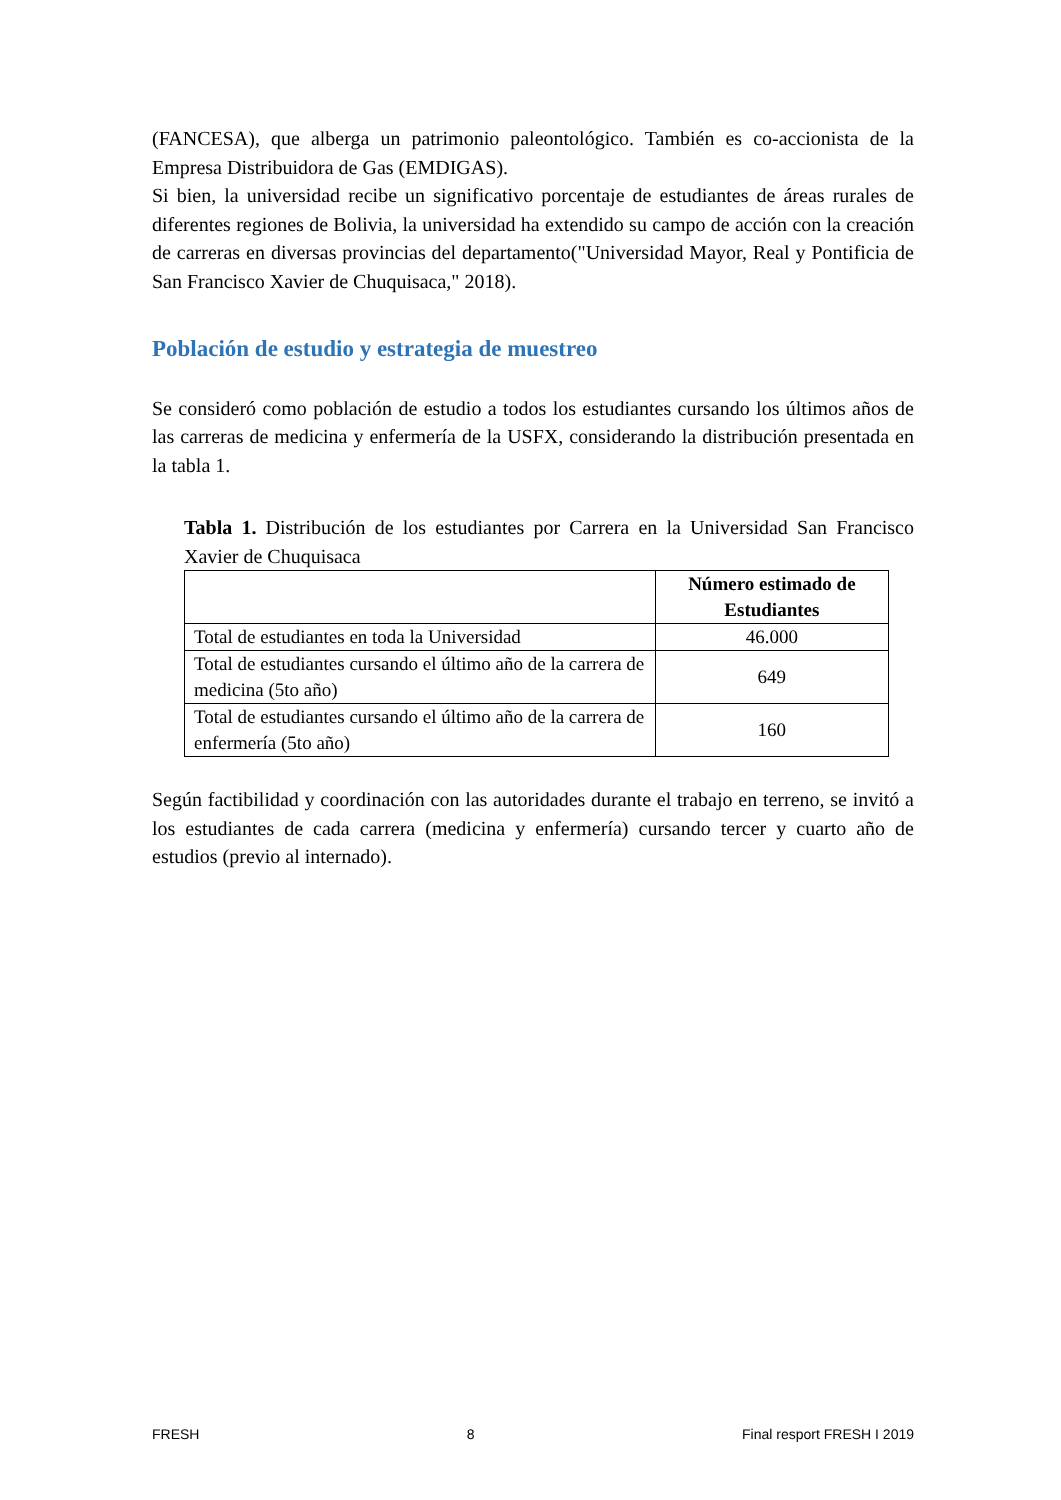(FANCESA), que alberga un patrimonio paleontológico. También es co-accionista de la Empresa Distribuidora de Gas (EMDIGAS).
Si bien, la universidad recibe un significativo porcentaje de estudiantes de áreas rurales de diferentes regiones de Bolivia, la universidad ha extendido su campo de acción con la creación de carreras en diversas provincias del departamento("Universidad Mayor, Real y Pontificia de San Francisco Xavier de Chuquisaca," 2018).
Población de estudio y estrategia de muestreo
Se consideró como población de estudio a todos los estudiantes cursando los últimos años de las carreras de medicina y enfermería de la USFX, considerando la distribución presentada en la tabla 1.
Tabla 1. Distribución de los estudiantes por Carrera en la Universidad San Francisco Xavier de Chuquisaca
| | Número estimado de Estudiantes |
| --- | --- |
| Total de estudiantes en toda la Universidad | 46.000 |
| Total de estudiantes cursando el último año de la carrera de medicina (5to año) | 649 |
| Total de estudiantes cursando el último año de la carrera de enfermería (5to año) | 160 |
Según factibilidad y coordinación con las autoridades durante el trabajo en terreno, se invitó a los estudiantes de cada carrera (medicina y enfermería) cursando tercer y cuarto año de estudios (previo al internado).
FRESH 8 Final resport FRESH I 2019